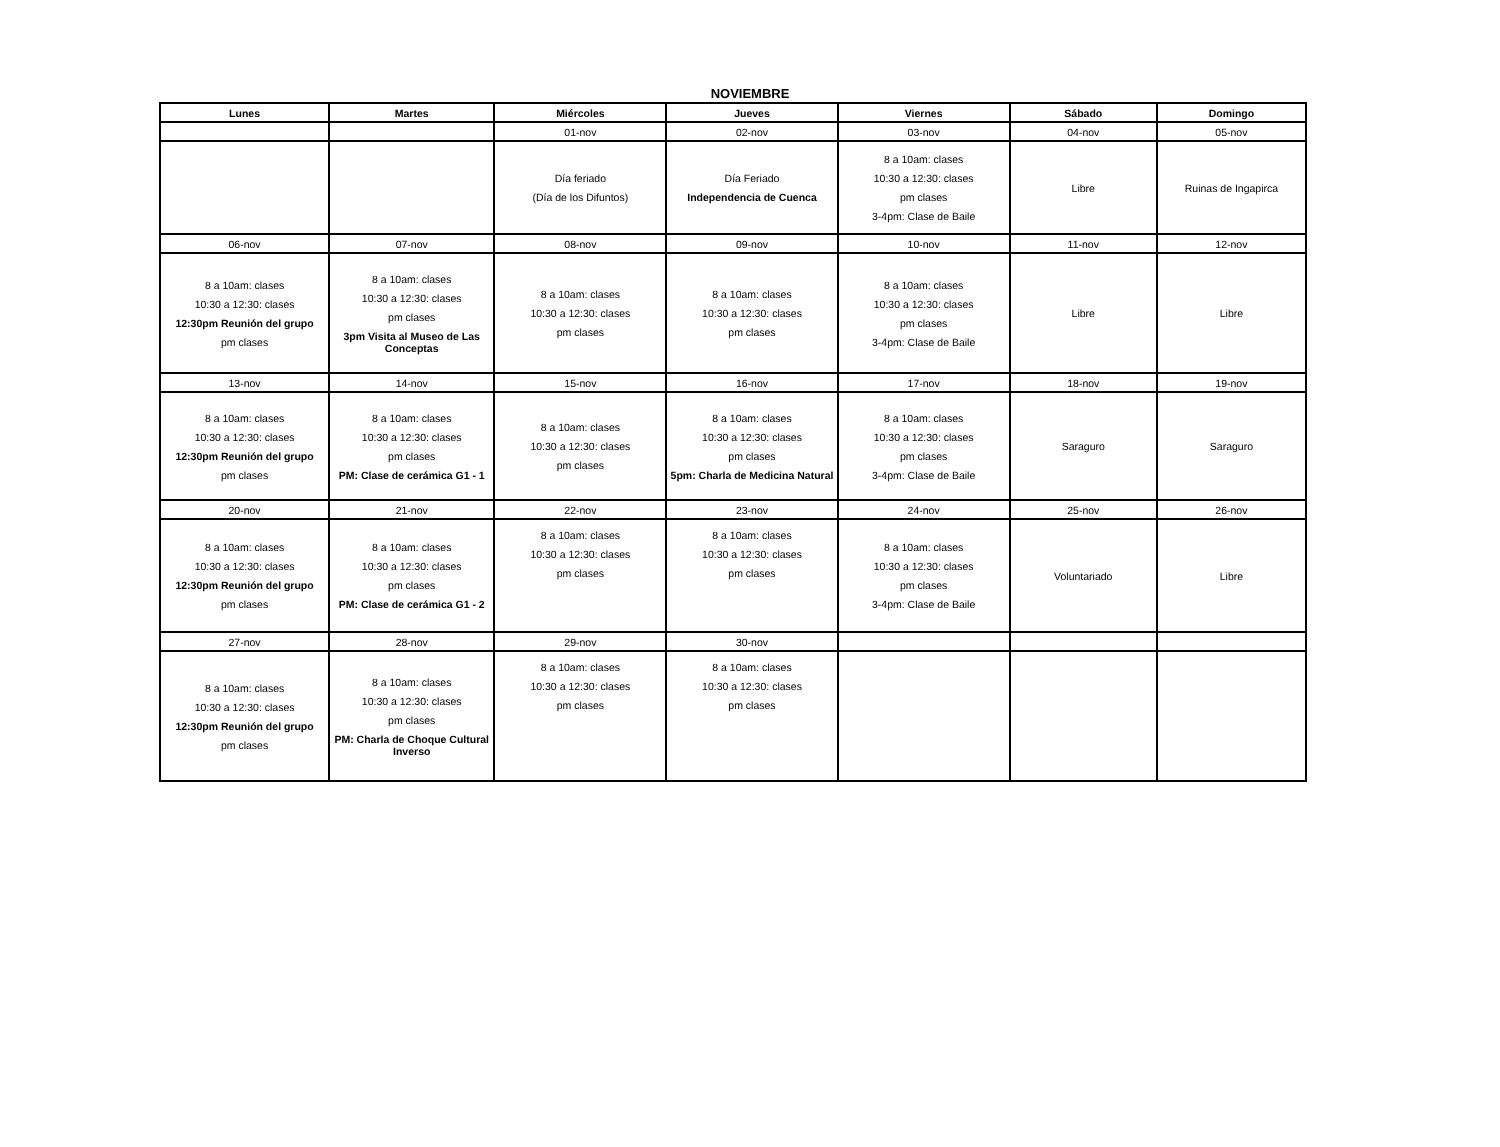NOVIEMBRE
| Lunes | Martes | Miércoles | Jueves | Viernes | Sábado | Domingo |
| --- | --- | --- | --- | --- | --- | --- |
| | | 01-nov | 02-nov | 03-nov | 04-nov | 05-nov |
| | | Día feriado (Día de los Difuntos) | Día Feriado Independencia de Cuenca | 8 a 10am: clases 10:30 a 12:30: clases pm clases 3-4pm: Clase de Baile | Libre | Ruinas de Ingapirca |
| 06-nov | 07-nov | 08-nov | 09-nov | 10-nov | 11-nov | 12-nov |
| 8 a 10am: clases 10:30 a 12:30: clases 12:30pm Reunión del grupo pm clases | 8 a 10am: clases 10:30 a 12:30: clases pm clases 3pm Visita al Museo de Las Conceptas | 8 a 10am: clases 10:30 a 12:30: clases pm clases | 8 a 10am: clases 10:30 a 12:30: clases pm clases | 8 a 10am: clases 10:30 a 12:30: clases pm clases 3-4pm: Clase de Baile | Libre | Libre |
| 13-nov | 14-nov | 15-nov | 16-nov | 17-nov | 18-nov | 19-nov |
| 8 a 10am: clases 10:30 a 12:30: clases 12:30pm Reunión del grupo pm clases | 8 a 10am: clases 10:30 a 12:30: clases pm clases PM: Clase de cerámica G1 - 1 | 8 a 10am: clases 10:30 a 12:30: clases pm clases | 8 a 10am: clases 10:30 a 12:30: clases pm clases 5pm: Charla de Medicina Natural | 8 a 10am: clases 10:30 a 12:30: clases pm clases 3-4pm: Clase de Baile | Saraguro | Saraguro |
| 20-nov | 21-nov | 22-nov | 23-nov | 24-nov | 25-nov | 26-nov |
| 8 a 10am: clases 10:30 a 12:30: clases 12:30pm Reunión del grupo pm clases | 8 a 10am: clases 10:30 a 12:30: clases pm clases PM: Clase de cerámica G1 - 2 | 8 a 10am: clases 10:30 a 12:30: clases pm clases | 8 a 10am: clases 10:30 a 12:30: clases pm clases | 8 a 10am: clases 10:30 a 12:30: clases pm clases 3-4pm: Clase de Baile | Voluntariado | Libre |
| 27-nov | 28-nov | 29-nov | 30-nov | | | |
| 8 a 10am: clases 10:30 a 12:30: clases 12:30pm Reunión del grupo pm clases | 8 a 10am: clases 10:30 a 12:30: clases pm clases PM: Charla de Choque Cultural Inverso | 8 a 10am: clases 10:30 a 12:30: clases pm clases | 8 a 10am: clases 10:30 a 12:30: clases pm clases | | | |